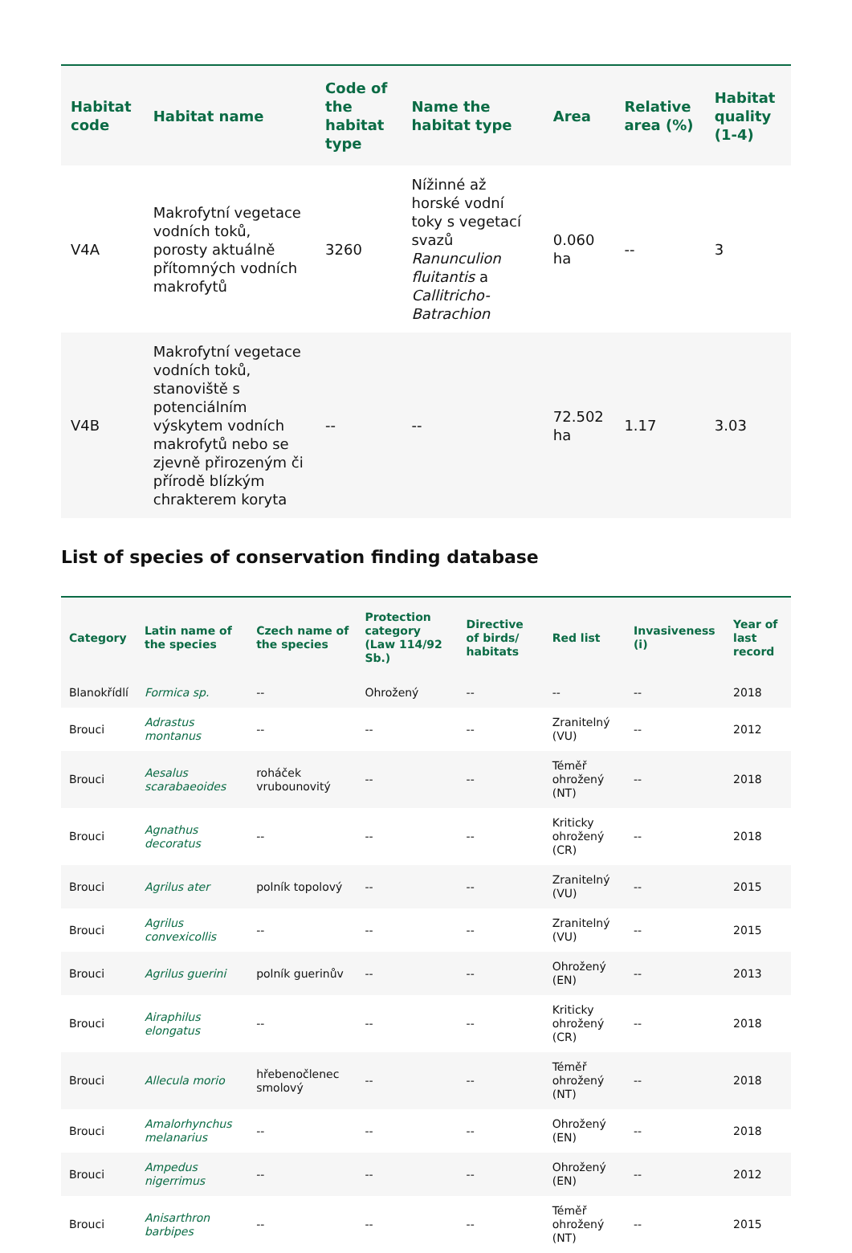| Habitat code | Habitat name | Code of the habitat type | Name the habitat type | Area | Relative area (%) | Habitat quality (1-4) |
| --- | --- | --- | --- | --- | --- | --- |
| V4A | Makrofytní vegetace vodních toků, porosty aktuálně přítomných vodních makrofytů | 3260 | Nížinné až horské vodní toky s vegetací svazů Ranunculion fluitantis a Callitricho-Batrachion | 0.060 ha | -- | 3 |
| V4B | Makrofytní vegetace vodních toků, stanoviště s potenciálním výskytem vodních makrofytů nebo se zjevně přirozeným či přírodě blízkým chrakterem koryta | -- | -- | 72.502 ha | 1.17 | 3.03 |
List of species of conservation finding database
| Category | Latin name of the species | Czech name of the species | Protection category (Law 114/92 Sb.) | Directive of birds/ habitats | Red list | Invasiveness (i) | Year of last record |
| --- | --- | --- | --- | --- | --- | --- | --- |
| Blanokřídlí | Formica sp. | -- | Ohrožený | -- | -- | -- | 2018 |
| Brouci | Adrastus montanus | -- | -- | -- | Zranitelný (VU) | -- | 2012 |
| Brouci | Aesalus scarabaeoides | roháček vrubounovitý | -- | -- | Téměř ohrožený (NT) | -- | 2018 |
| Brouci | Agnathus decoratus | -- | -- | -- | Kriticky ohrožený (CR) | -- | 2018 |
| Brouci | Agrilus ater | polník topolový | -- | -- | Zranitelný (VU) | -- | 2015 |
| Brouci | Agrilus convexicollis | -- | -- | -- | Zranitelný (VU) | -- | 2015 |
| Brouci | Agrilus guerini | polník guerinův | -- | -- | Ohrožený (EN) | -- | 2013 |
| Brouci | Airaphilus elongatus | -- | -- | -- | Kriticky ohrožený (CR) | -- | 2018 |
| Brouci | Allecula morio | hřebenočlenec smolový | -- | -- | Téměř ohrožený (NT) | -- | 2018 |
| Brouci | Amalorhynchus melanarius | -- | -- | -- | Ohrožený (EN) | -- | 2018 |
| Brouci | Ampedus nigerrimus | -- | -- | -- | Ohrožený (EN) | -- | 2012 |
| Brouci | Anisarthron barbipes | -- | -- | -- | Téměř ohrožený (NT) | -- | 2015 |